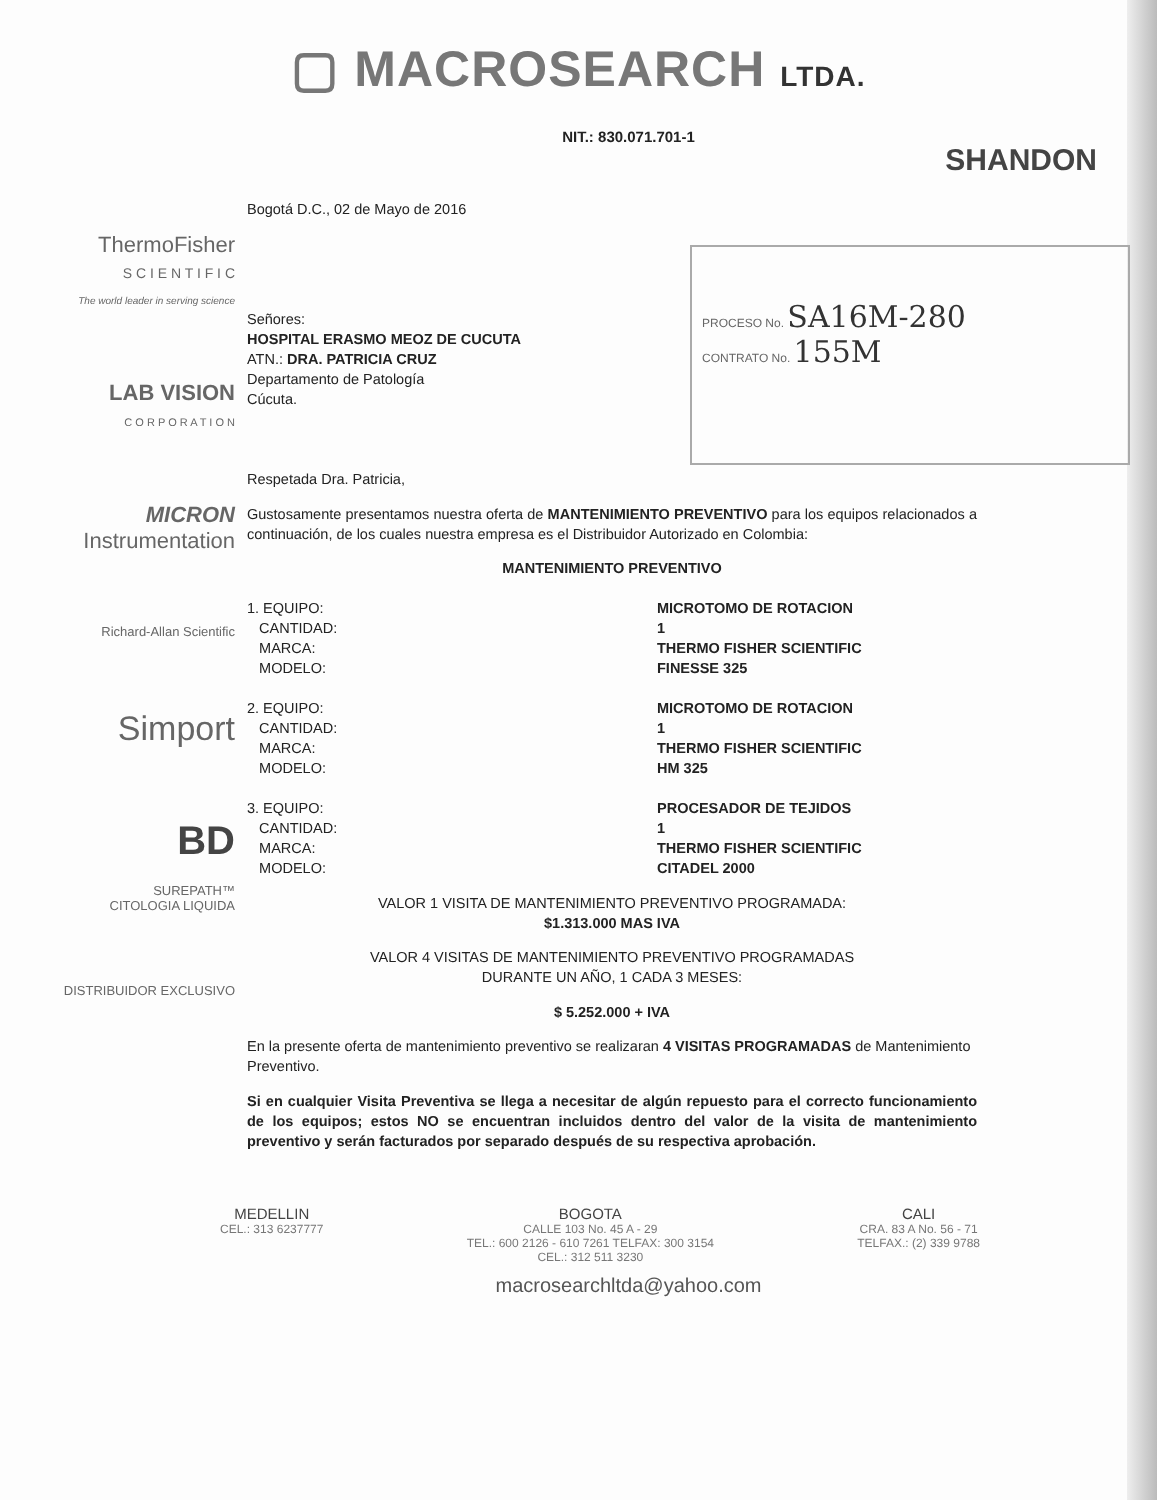▢ MACROSEARCH LTDA.
NIT.: 830.071.701-1
SHANDON
PROCESO No. SA16M-280
CONTRATO No. 155M
ThermoFisher
S C I E N T I F I C
The world leader in serving science
LAB VISION
C O R P O R A T I O N
MICRON
Instrumentation
Richard-Allan Scientific
Simport
BD
SUREPATH™
CITOLOGIA LIQUIDA
DISTRIBUIDOR EXCLUSIVO
Bogotá D.C., 02 de Mayo de 2016
Señores:
HOSPITAL ERASMO MEOZ DE CUCUTA
ATN.: DRA. PATRICIA CRUZ
Departamento de Patología
Cúcuta.
Respetada Dra. Patricia,
Gustosamente presentamos nuestra oferta de MANTENIMIENTO PREVENTIVO para los equipos relacionados a continuación, de los cuales nuestra empresa es el Distribuidor Autorizado en Colombia:
MANTENIMIENTO PREVENTIVO
1. EQUIPO:
CANTIDAD:
MARCA:
MODELO:
MICROTOMO DE ROTACION
1
THERMO FISHER SCIENTIFIC
FINESSE 325
2. EQUIPO:
CANTIDAD:
MARCA:
MODELO:
MICROTOMO DE ROTACION
1
THERMO FISHER SCIENTIFIC
HM 325
3. EQUIPO:
CANTIDAD:
MARCA:
MODELO:
PROCESADOR DE TEJIDOS
1
THERMO FISHER SCIENTIFIC
CITADEL 2000
VALOR 1 VISITA DE MANTENIMIENTO PREVENTIVO PROGRAMADA:
$1.313.000 MAS IVA
VALOR 4 VISITAS DE MANTENIMIENTO PREVENTIVO PROGRAMADAS
DURANTE UN AÑO, 1 CADA 3 MESES:
$ 5.252.000 + IVA
En la presente oferta de mantenimiento preventivo se realizaran 4 VISITAS PROGRAMADAS de Mantenimiento Preventivo.
Si en cualquier Visita Preventiva se llega a necesitar de algún repuesto para el correcto funcionamiento de los equipos; estos NO se encuentran incluidos dentro del valor de la visita de mantenimiento preventivo y serán facturados por separado después de su respectiva aprobación.
MEDELLIN
CEL.: 313 6237777
BOGOTA
CALLE 103 No. 45 A - 29
TEL.: 600 2126 - 610 7261 TELFAX: 300 3154
CEL.: 312 511 3230
CALI
CRA. 83 A No. 56 - 71
TELFAX.: (2) 339 9788
macrosearchltda@yahoo.com